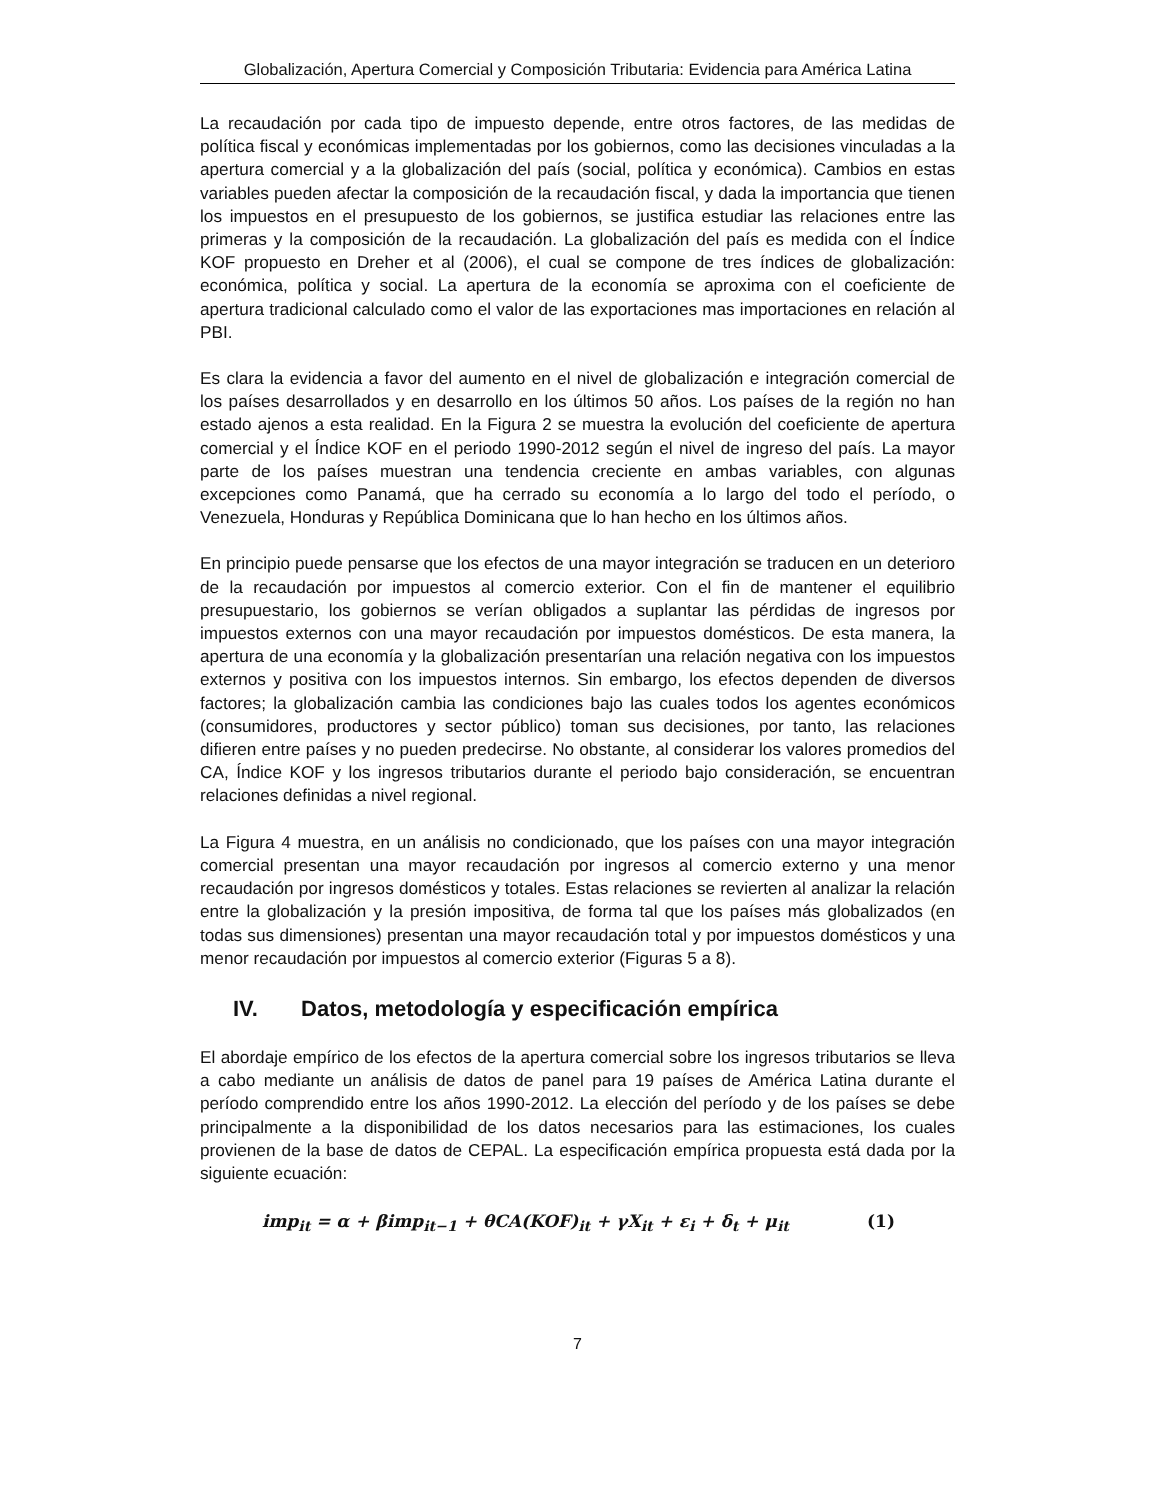Globalización, Apertura Comercial y Composición Tributaria: Evidencia para América Latina
La recaudación por cada tipo de impuesto depende, entre otros factores, de las medidas de política fiscal y económicas implementadas por los gobiernos, como las decisiones vinculadas a la apertura comercial y a la globalización del país (social, política y económica). Cambios en estas variables pueden afectar la composición de la recaudación fiscal, y dada la importancia que tienen los impuestos en el presupuesto de los gobiernos, se justifica estudiar las relaciones entre las primeras y la composición de la recaudación. La globalización del país es medida con el Índice KOF propuesto en Dreher et al (2006), el cual se compone de tres índices de globalización: económica, política y social. La apertura de la economía se aproxima con el coeficiente de apertura tradicional calculado como el valor de las exportaciones mas importaciones en relación al PBI.
Es clara la evidencia a favor del aumento en el nivel de globalización e integración comercial de los países desarrollados y en desarrollo en los últimos 50 años. Los países de la región no han estado ajenos a esta realidad. En la Figura 2 se muestra la evolución del coeficiente de apertura comercial y el Índice KOF en el periodo 1990-2012 según el nivel de ingreso del país. La mayor parte de los países muestran una tendencia creciente en ambas variables, con algunas excepciones como Panamá, que ha cerrado su economía a lo largo del todo el período, o Venezuela, Honduras y República Dominicana que lo han hecho en los últimos años.
En principio puede pensarse que los efectos de una mayor integración se traducen en un deterioro de la recaudación por impuestos al comercio exterior. Con el fin de mantener el equilibrio presupuestario, los gobiernos se verían obligados a suplantar las pérdidas de ingresos por impuestos externos con una mayor recaudación por impuestos domésticos. De esta manera, la apertura de una economía y la globalización presentarían una relación negativa con los impuestos externos y positiva con los impuestos internos. Sin embargo, los efectos dependen de diversos factores; la globalización cambia las condiciones bajo las cuales todos los agentes económicos (consumidores, productores y sector público) toman sus decisiones, por tanto, las relaciones difieren entre países y no pueden predecirse. No obstante, al considerar los valores promedios del CA, Índice KOF y los ingresos tributarios durante el periodo bajo consideración, se encuentran relaciones definidas a nivel regional.
La Figura 4 muestra, en un análisis no condicionado, que los países con una mayor integración comercial presentan una mayor recaudación por ingresos al comercio externo y una menor recaudación por ingresos domésticos y totales. Estas relaciones se revierten al analizar la relación entre la globalización y la presión impositiva, de forma tal que los países más globalizados (en todas sus dimensiones) presentan una mayor recaudación total y por impuestos domésticos y una menor recaudación por impuestos al comercio exterior (Figuras 5 a 8).
IV. Datos, metodología y especificación empírica
El abordaje empírico de los efectos de la apertura comercial sobre los ingresos tributarios se lleva a cabo mediante un análisis de datos de panel para 19 países de América Latina durante el período comprendido entre los años 1990-2012. La elección del período y de los países se debe principalmente a la disponibilidad de los datos necesarios para las estimaciones, los cuales provienen de la base de datos de CEPAL. La especificación empírica propuesta está dada por la siguiente ecuación:
imp<sub>it</sub> = α + βimp<sub>it−1</sub> + θCA(KOF)<sub>it</sub> + γX<sub>it</sub> + ε<sub>i</sub> + δ<sub>t</sub> + μ<sub>it</sub> (1)
7